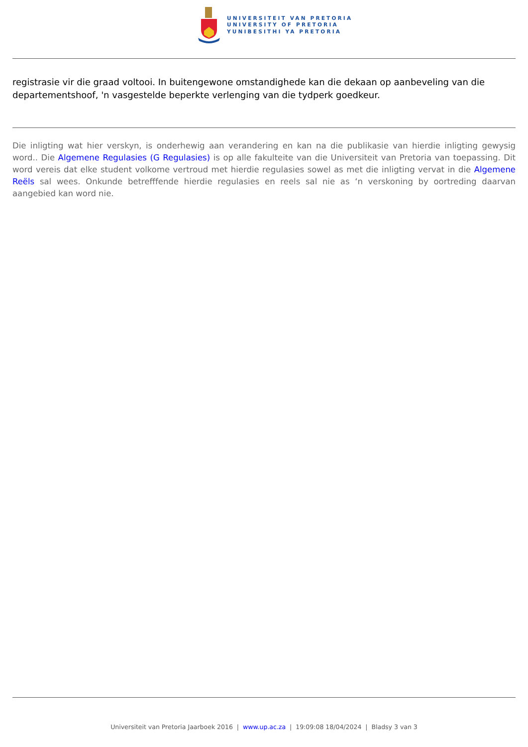UNIVERSITEIT VAN PRETORIA
UNIVERSITY OF PRETORIA
YUNIBESITHI YA PRETORIA
registrasie vir die graad voltooi. In buitengewone omstandighede kan die dekaan op aanbeveling van die departementshoof, 'n vasgestelde beperkte verlenging van die tydperk goedkeur.
Die inligting wat hier verskyn, is onderhewig aan verandering en kan na die publikasie van hierdie inligting gewysig word.. Die Algemene Regulasies (G Regulasies) is op alle fakulteite van die Universiteit van Pretoria van toepassing. Dit word vereis dat elke student volkome vertroud met hierdie regulasies sowel as met die inligting vervat in die Algemene Reëls sal wees. Onkunde betrefffende hierdie regulasies en reels sal nie as ‘n verskoning by oortreding daarvan aangebied kan word nie.
Universiteit van Pretoria Jaarboek 2016 | www.up.ac.za | 19:09:08 18/04/2024 | Bladsy 3 van 3